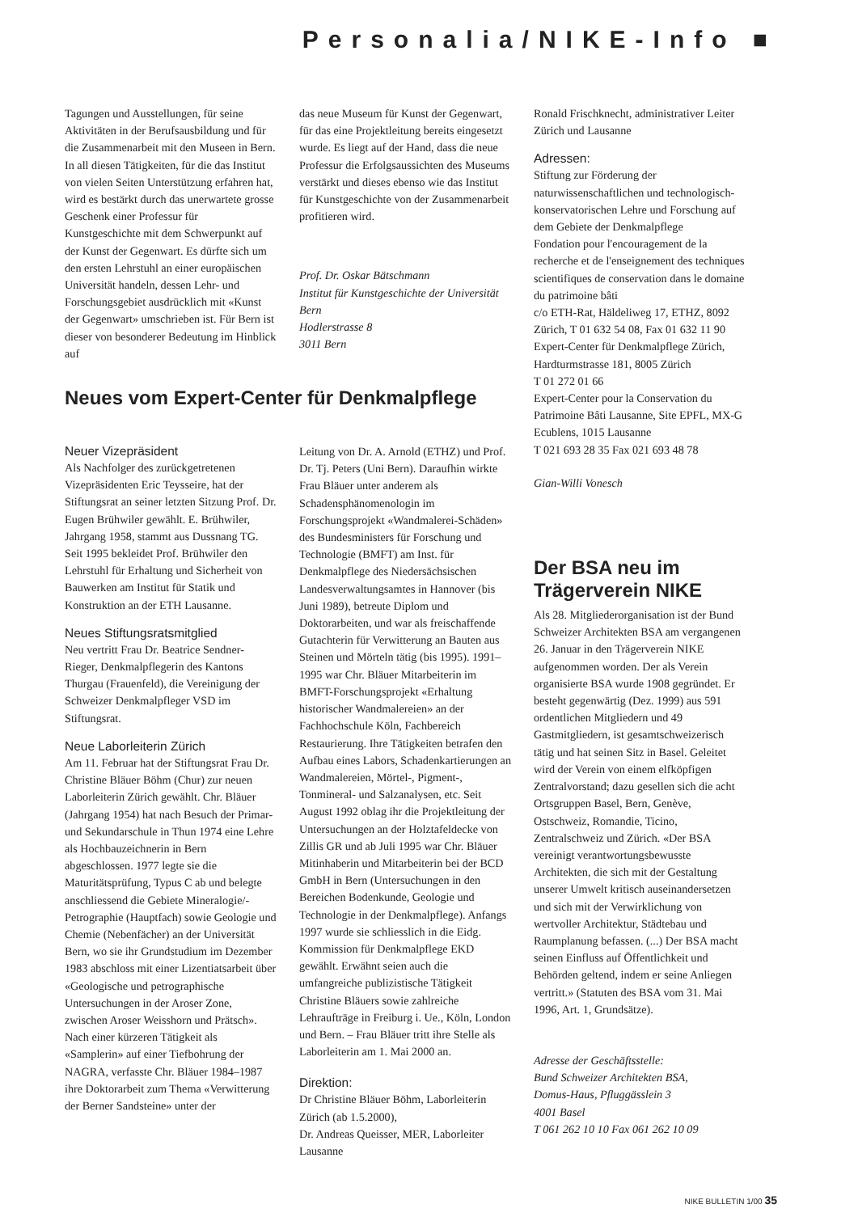Personalia/NIKE-Info ■
Tagungen und Ausstellungen, für seine Aktivitäten in der Berufsausbildung und für die Zusammenarbeit mit den Museen in Bern. In all diesen Tätigkeiten, für die das Institut von vielen Seiten Unterstützung erfahren hat, wird es bestärkt durch das unerwartete grosse Geschenk einer Professur für Kunstgeschichte mit dem Schwerpunkt auf der Kunst der Gegenwart. Es dürfte sich um den ersten Lehrstuhl an einer europäischen Universität handeln, dessen Lehr- und Forschungsgebiet ausdrücklich mit «Kunst der Gegenwart» umschrieben ist. Für Bern ist dieser von besonderer Bedeutung im Hinblick auf
das neue Museum für Kunst der Gegenwart, für das eine Projektleitung bereits eingesetzt wurde. Es liegt auf der Hand, dass die neue Professur die Erfolgsaussichten des Museums verstärkt und dieses ebenso wie das Institut für Kunstgeschichte von der Zusammenarbeit profitieren wird.
Prof. Dr. Oskar Bätschmann
Institut für Kunstgeschichte der Universität Bern
Hodlerstrasse 8
3011 Bern
Neues vom Expert-Center für Denkmalpflege
Neuer Vizepräsident
Als Nachfolger des zurückgetretenen Vizepräsidenten Eric Teysseire, hat der Stiftungsrat an seiner letzten Sitzung Prof. Dr. Eugen Brühwiler gewählt. E. Brühwiler, Jahrgang 1958, stammt aus Dussnang TG. Seit 1995 bekleidet Prof. Brühwiler den Lehrstuhl für Erhaltung und Sicherheit von Bauwerken am Institut für Statik und Konstruktion an der ETH Lausanne.
Neues Stiftungsratsmitglied
Neu vertritt Frau Dr. Beatrice Sendner-Rieger, Denkmalpflegerin des Kantons Thurgau (Frauenfeld), die Vereinigung der Schweizer Denkmalpfleger VSD im Stiftungsrat.
Neue Laborleiterin Zürich
Am 11. Februar hat der Stiftungsrat Frau Dr. Christine Bläuer Böhm (Chur) zur neuen Laborleiterin Zürich gewählt. Chr. Bläuer (Jahrgang 1954) hat nach Besuch der Primar- und Sekundarschule in Thun 1974 eine Lehre als Hochbauzeichnerin in Bern abgeschlossen. 1977 legte sie die Maturitätsprüfung, Typus C ab und belegte anschliessend die Gebiete Mineralogie/-Petrographie (Hauptfach) sowie Geologie und Chemie (Nebenfächer) an der Universität Bern, wo sie ihr Grundstudium im Dezember 1983 abschloss mit einer Lizentiatsarbeit über «Geologische und petrographische Untersuchungen in der Aroser Zone, zwischen Aroser Weisshorn und Prätsch». Nach einer kürzeren Tätigkeit als «Samplerin» auf einer Tiefbohrung der NAGRA, verfasste Chr. Bläuer 1984–1987 ihre Doktorarbeit zum Thema «Verwitterung der Berner Sandsteine» unter der
Leitung von Dr. A. Arnold (ETHZ) und Prof. Dr. Tj. Peters (Uni Bern). Daraufhin wirkte Frau Bläuer unter anderem als Schadensphänomenologin im Forschungsprojekt «Wandmalerei-Schäden» des Bundesministers für Forschung und Technologie (BMFT) am Inst. für Denkmalpflege des Niedersächsischen Landesverwaltungsamtes in Hannover (bis Juni 1989), betreute Diplom und Doktorarbeiten, und war als freischaffende Gutachterin für Verwitterung an Bauten aus Steinen und Mörteln tätig (bis 1995). 1991–1995 war Chr. Bläuer Mitarbeiterin im BMFT-Forschungsprojekt «Erhaltung historischer Wandmalereien» an der Fachhochschule Köln, Fachbereich Restaurierung. Ihre Tätigkeiten betrafen den Aufbau eines Labors, Schadenkartierungen an Wandmalereien, Mörtel-, Pigment-, Tonmineral- und Salzanalysen, etc. Seit August 1992 oblag ihr die Projektleitung der Untersuchungen an der Holztafeldecke von Zillis GR und ab Juli 1995 war Chr. Bläuer Mitinhaberin und Mitarbeiterin bei der BCD GmbH in Bern (Untersuchungen in den Bereichen Bodenkunde, Geologie und Technologie in der Denkmalpflege). Anfangs 1997 wurde sie schliesslich in die Eidg. Kommission für Denkmalpflege EKD gewählt. Erwähnt seien auch die umfangreiche publizistische Tätigkeit Christine Bläuers sowie zahlreiche Lehraufträge in Freiburg i. Ue., Köln, London und Bern. – Frau Bläuer tritt ihre Stelle als Laborleiterin am 1. Mai 2000 an.
Direktion:
Dr Christine Bläuer Böhm, Laborleiterin Zürich (ab 1.5.2000),
Dr. Andreas Queisser, MER, Laborleiter Lausanne
Ronald Frischknecht, administrativer Leiter Zürich und Lausanne
Adressen:
Stiftung zur Förderung der naturwissenschaftlichen und technologisch-konservatorischen Lehre und Forschung auf dem Gebiete der Denkmalpflege
Fondation pour l'encouragement de la recherche et de l'enseignement des techniques scientifiques de conservation dans le domaine du patrimoine bâti
c/o ETH-Rat, Häldeliweg 17, ETHZ, 8092 Zürich, T 01 632 54 08, Fax 01 632 11 90
Expert-Center für Denkmalpflege Zürich, Hardturmstrasse 181, 8005 Zürich
T 01 272 01 66
Expert-Center pour la Conservation du Patrimoine Bâti Lausanne, Site EPFL, MX-G Ecublens, 1015 Lausanne
T 021 693 28 35 Fax 021 693 48 78
Gian-Willi Vonesch
Der BSA neu im Trägerverein NIKE
Als 28. Mitgliederorganisation ist der Bund Schweizer Architekten BSA am vergangenen 26. Januar in den Trägerverein NIKE aufgenommen worden. Der als Verein organisierte BSA wurde 1908 gegründet. Er besteht gegenwärtig (Dez. 1999) aus 591 ordentlichen Mitgliedern und 49 Gastmitgliedern, ist gesamtschweizerisch tätig und hat seinen Sitz in Basel. Geleitet wird der Verein von einem elfköpfigen Zentralvorstand; dazu gesellen sich die acht Ortsgruppen Basel, Bern, Genève, Ostschweiz, Romandie, Ticino, Zentralschweiz und Zürich. «Der BSA vereinigt verantwortungsbewusste Architekten, die sich mit der Gestaltung unserer Umwelt kritisch auseinandersetzen und sich mit der Verwirklichung von wertvoller Architektur, Städtebau und Raumplanung befassen. (...) Der BSA macht seinen Einfluss auf Öffentlichkeit und Behörden geltend, indem er seine Anliegen vertritt.» (Statuten des BSA vom 31. Mai 1996, Art. 1, Grundsätze).
Adresse der Geschäftsstelle:
Bund Schweizer Architekten BSA,
Domus-Haus, Pfluggässlein 3
4001 Basel
T 061 262 10 10 Fax 061 262 10 09
NIKE BULLETIN 1/00 35